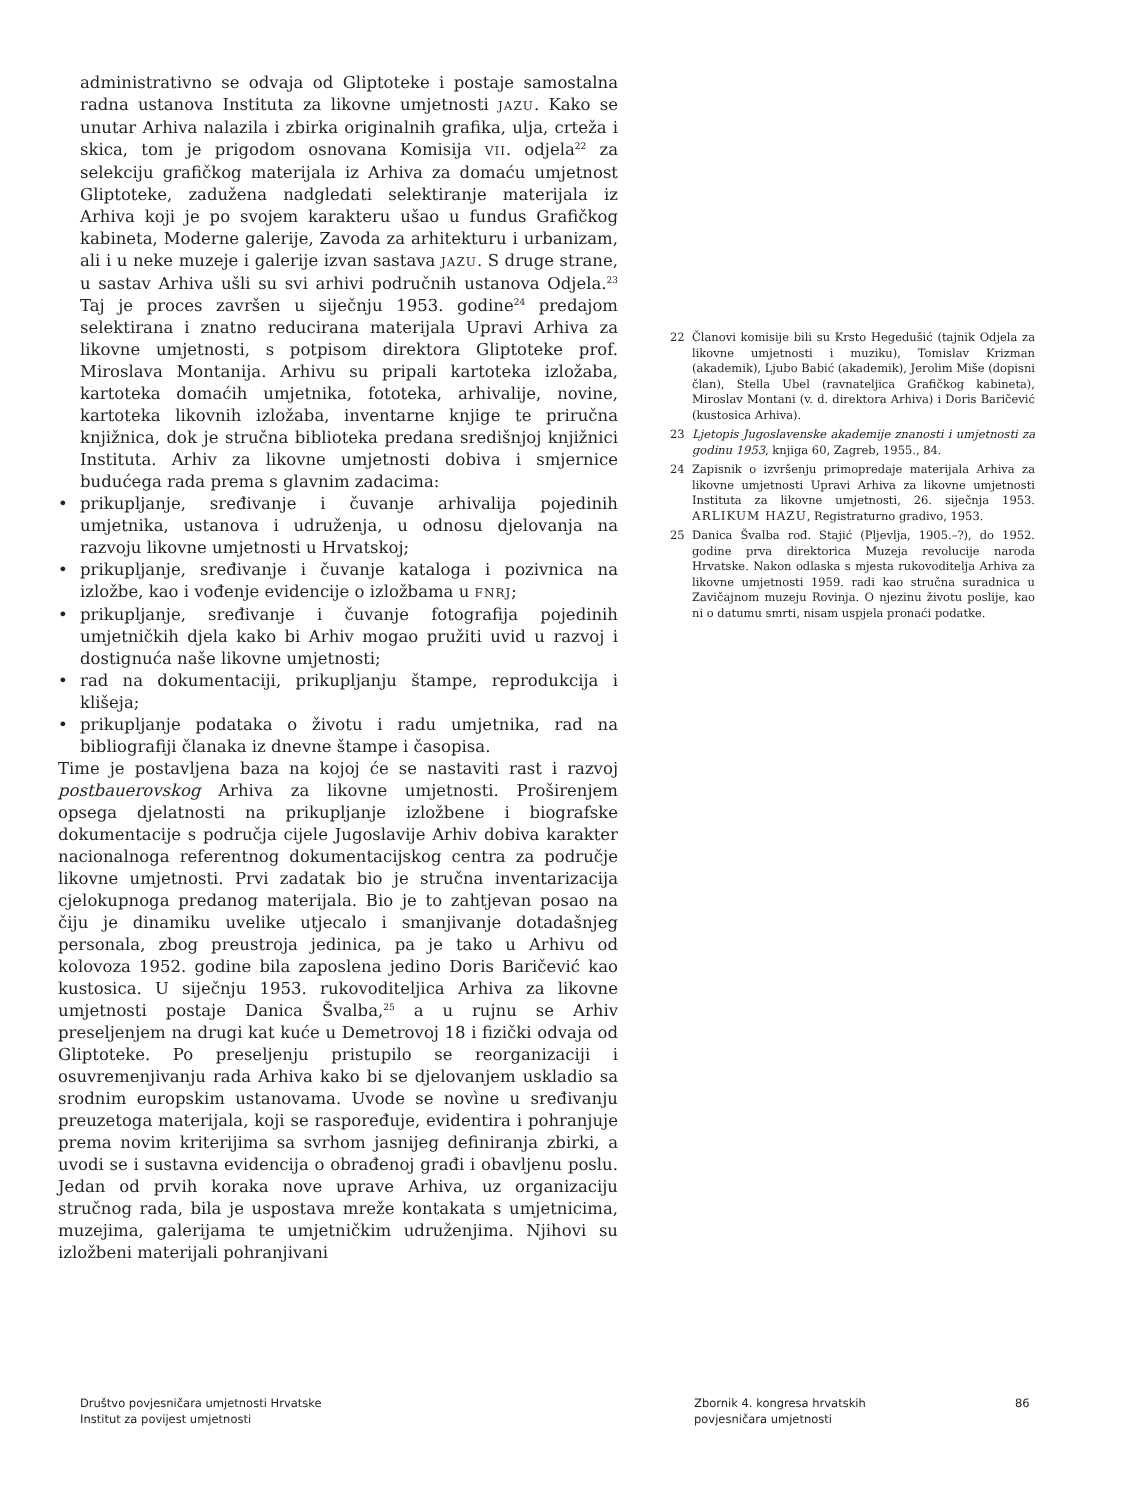administrativno se odvaja od Gliptoteke i postaje samostalna radna ustanova Instituta za likovne umjetnosti JAZU. Kako se unutar Arhiva nalazila i zbirka originalnih grafika, ulja, crteža i skica, tom je prigodom osnovana Komisija VII. odjela<sup>22</sup> za selekciju grafičkog materijala iz Arhiva za domaću umjetnost Gliptoteke, zadužena nadgledati selektiranje materijala iz Arhiva koji je po svojem karakteru ušao u fundus Grafičkog kabineta, Moderne galerije, Zavoda za arhitekturu i urbanizam, ali i u neke muzeje i galerije izvan sastava JAZU. S druge strane, u sastav Arhiva ušli su svi arhivi područnih ustanova Odjela.<sup>23</sup> Taj je proces završen u siječnju 1953. godine<sup>24</sup> predajom selektirana i znatno reducirana materijala Upravi Arhiva za likovne umjetnosti, s potpisom direktora Gliptoteke prof. Miroslava Montanija. Arhivu su pripali kartoteka izložaba, kartoteka domaćih umjetnika, fototeka, arhivalije, novine, kartoteka likovnih izložaba, inventarne knjige te priručna knjižnica, dok je stručna biblioteka predana središnjoj knjižnici Instituta. Arhiv za likovne umjetnosti dobiva i smjernice budućega rada prema s glavnim zadacima:
• prikupljanje, sređivanje i čuvanje arhivalija pojedinih umjetnika, ustanova i udruženja, u odnosu djelovanja na razvoju likovne umjetnosti u Hrvatskoj;
• prikupljanje, sređivanje i čuvanje kataloga i pozivnica na izložbe, kao i vođenje evidencije o izložbama u FNRJ;
• prikupljanje, sređivanje i čuvanje fotografija pojedinih umjetničkih djela kako bi Arhiv mogao pružiti uvid u razvoj i dostignuća naše likovne umjetnosti;
• rad na dokumentaciji, prikupljanju štampe, reprodukcija i klišeja;
• prikupljanje podataka o životu i radu umjetnika, rad na bibliografiji članaka iz dnevne štampe i časopisa.
Time je postavljena baza na kojoj će se nastaviti rast i razvoj postbauerovskog Arhiva za likovne umjetnosti. Proširenjem opsega djelatnosti na prikupljanje izložbene i biografske dokumentacije s područja cijele Jugoslavije Arhiv dobiva karakter nacionalnoga referentnog dokumentacijskog centra za područje likovne umjetnosti. Prvi zadatak bio je stručna inventarizacija cjelokupnoga predanog materijala. Bio je to zahtjevan posao na čiju je dinamiku uvelike utjecalo i smanjivanje dotadašnjeg personala, zbog preustroja jedinica, pa je tako u Arhivu od kolovoza 1952. godine bila zaposlena jedino Doris Baričević kao kustosica. U siječnju 1953. rukovoditeljica Arhiva za likovne umjetnosti postaje Danica Švalba,<sup>25</sup> a u rujnu se Arhiv preseljenjem na drugi kat kuće u Demetrovoj 18 i fizički odvaja od Gliptoteke. Po preseljenju pristupilo se reorganizaciji i osuvremenjivanju rada Arhiva kako bi se djelovanjem uskladio sa srodnim europskim ustanovama. Uvode se novìne u sređivanju preuzetoga materijala, koji se raspoređuje, evidentira i pohranjuje prema novim kriterijima sa svrhom jasnijeg definiranja zbirki, a uvodi se i sustavna evidencija o obrađenoj građi i obavljenu poslu. Jedan od prvih koraka nove uprave Arhiva, uz organizaciju stručnog rada, bila je uspostava mreže kontakata s umjetnicima, muzejima, galerijama te umjetničkim udruženjima. Njihovi su izložbeni materijali pohranjivani
22 Članovi komisije bili su Krsto Hegedušić (tajnik Odjela za likovne umjetnosti i muziku), Tomislav Krizman (akademik), Ljubo Babić (akademik), Jerolim Miše (dopisni član), Stella Ubel (ravnateljica Grafičkog kabineta), Miroslav Montani (v. d. direktora Arhiva) i Doris Baričević (kustosica Arhiva).
23 Ljetopis Jugoslavenske akademije znanosti i umjetnosti za godinu 1953, knjiga 60, Zagreb, 1955., 84.
24 Zapisnik o izvršenju primopredaje materijala Arhiva za likovne umjetnosti Upravi Arhiva za likovne umjetnosti Instituta za likovne umjetnosti, 26. siječnja 1953. ARLIKUM HAZU, Registraturno gradivo, 1953.
25 Danica Švalba rođ. Stajić (Pljevlja, 1905.–?), do 1952. godine prva direktorica Muzeja revolucije naroda Hrvatske. Nakon odlaska s mjesta rukovoditelja Arhiva za likovne umjetnosti 1959. radi kao stručna suradnica u Zavičajnom muzeju Rovinja. O njezinu životu poslije, kao ni o datumu smrti, nisam uspjela pronaći podatke.
Društvo povjesničara umjetnosti Hrvatske
Institut za povijest umjetnosti
Zbornik 4. kongresa hrvatskih
povjesničara umjetnosti
86